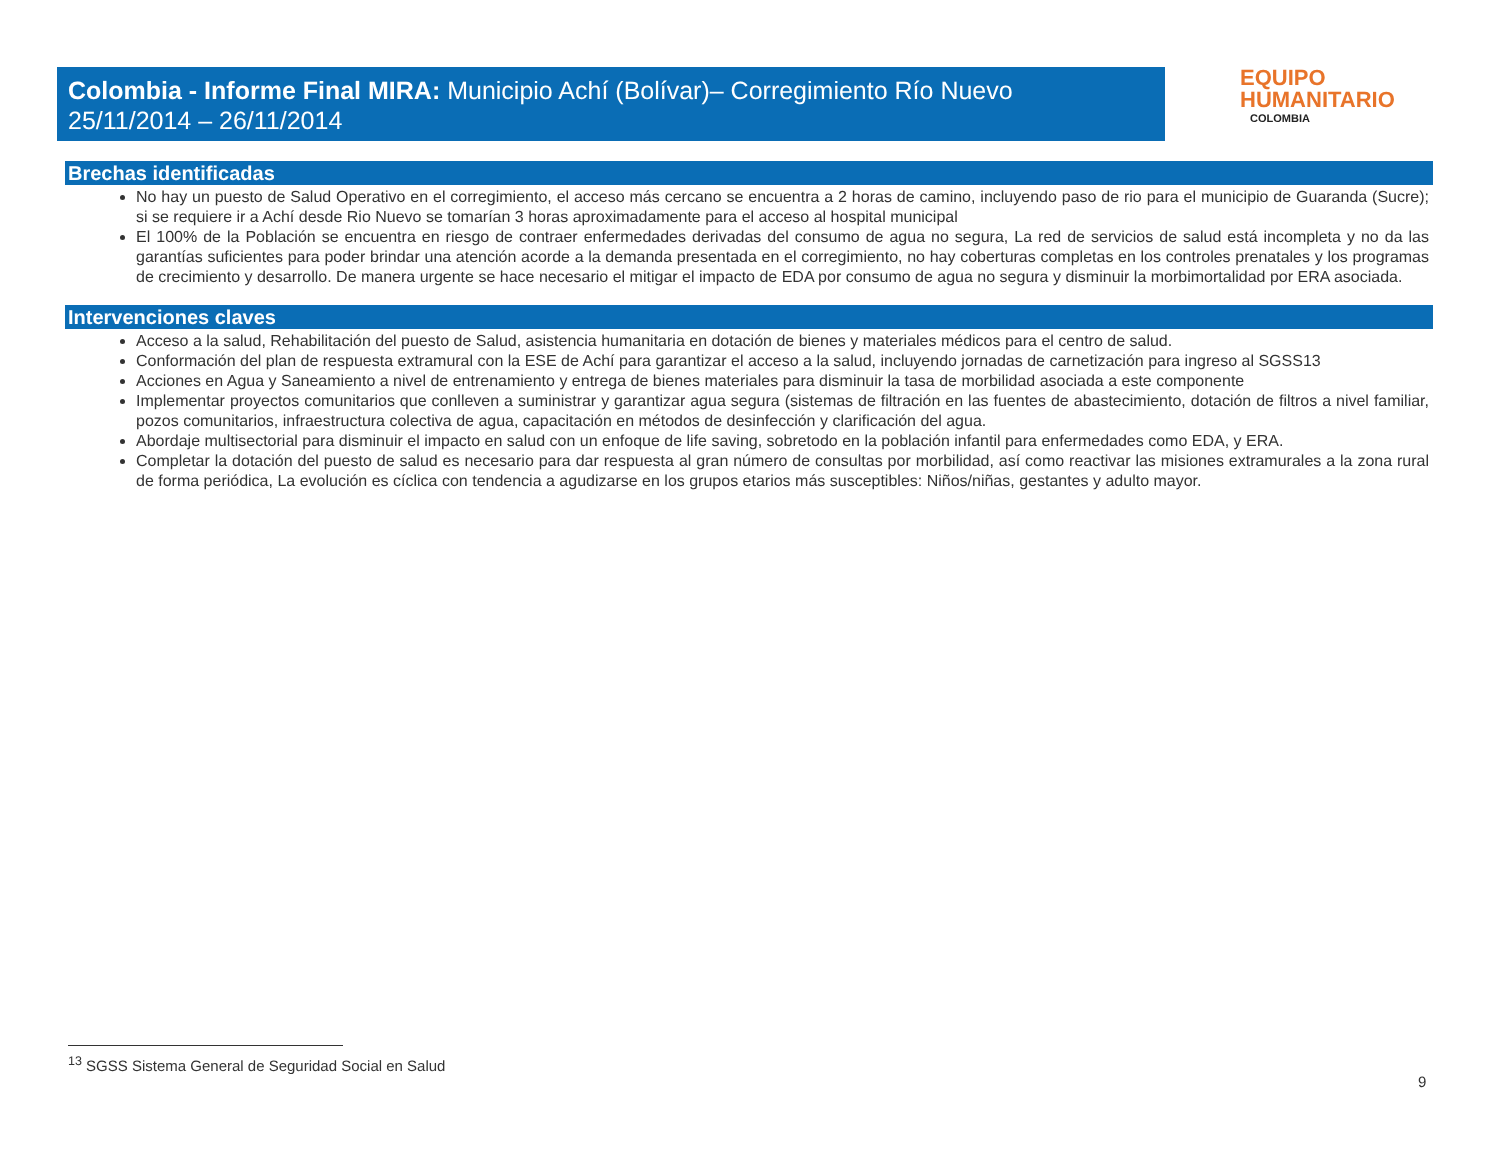Colombia - Informe Final MIRA: Municipio Achí (Bolívar)– Corregimiento Río Nuevo
25/11/2014 – 26/11/2014
EQUIPO
HUMANITARIO
COLOMBIA
Brechas identificadas
No hay un puesto de Salud Operativo en el corregimiento, el acceso más cercano se encuentra a 2 horas de camino, incluyendo paso de rio para el municipio de Guaranda (Sucre); si se requiere ir a Achí desde Rio Nuevo se tomarían 3 horas aproximadamente para el acceso al hospital municipal
El 100% de la Población se encuentra en riesgo de contraer enfermedades derivadas del consumo de agua no segura, La red de servicios de salud está incompleta y no da las garantías suficientes para poder brindar una atención acorde a la demanda presentada en el corregimiento, no hay coberturas completas en los controles prenatales y los programas de crecimiento y desarrollo. De manera urgente se hace necesario el mitigar el impacto de EDA por consumo de agua no segura y disminuir la morbimortalidad por ERA asociada.
Intervenciones claves
Acceso a la salud, Rehabilitación del puesto de Salud, asistencia humanitaria en dotación de bienes y materiales médicos para el centro de salud.
Conformación del plan de respuesta extramural con la ESE de Achí para garantizar el acceso a la salud, incluyendo jornadas de carnetización para ingreso al SGSS13
Acciones en Agua y Saneamiento a nivel de entrenamiento y entrega de bienes materiales para disminuir la tasa de morbilidad asociada a este componente
Implementar proyectos comunitarios que conlleven a suministrar y garantizar agua segura (sistemas de filtración en las fuentes de abastecimiento, dotación de filtros a nivel familiar, pozos comunitarios, infraestructura colectiva de agua, capacitación en métodos de desinfección y clarificación del agua.
Abordaje multisectorial para disminuir el impacto en salud con un enfoque de life saving, sobretodo en la población infantil para enfermedades como EDA, y ERA.
Completar la dotación del puesto de salud es necesario para dar respuesta al gran número de consultas por morbilidad, así como reactivar las misiones extramurales a la zona rural de forma periódica, La evolución es cíclica con tendencia a agudizarse en los grupos etarios más susceptibles: Niños/niñas, gestantes y adulto mayor.
<sup>13</sup> SGSS Sistema General de Seguridad Social en Salud
9